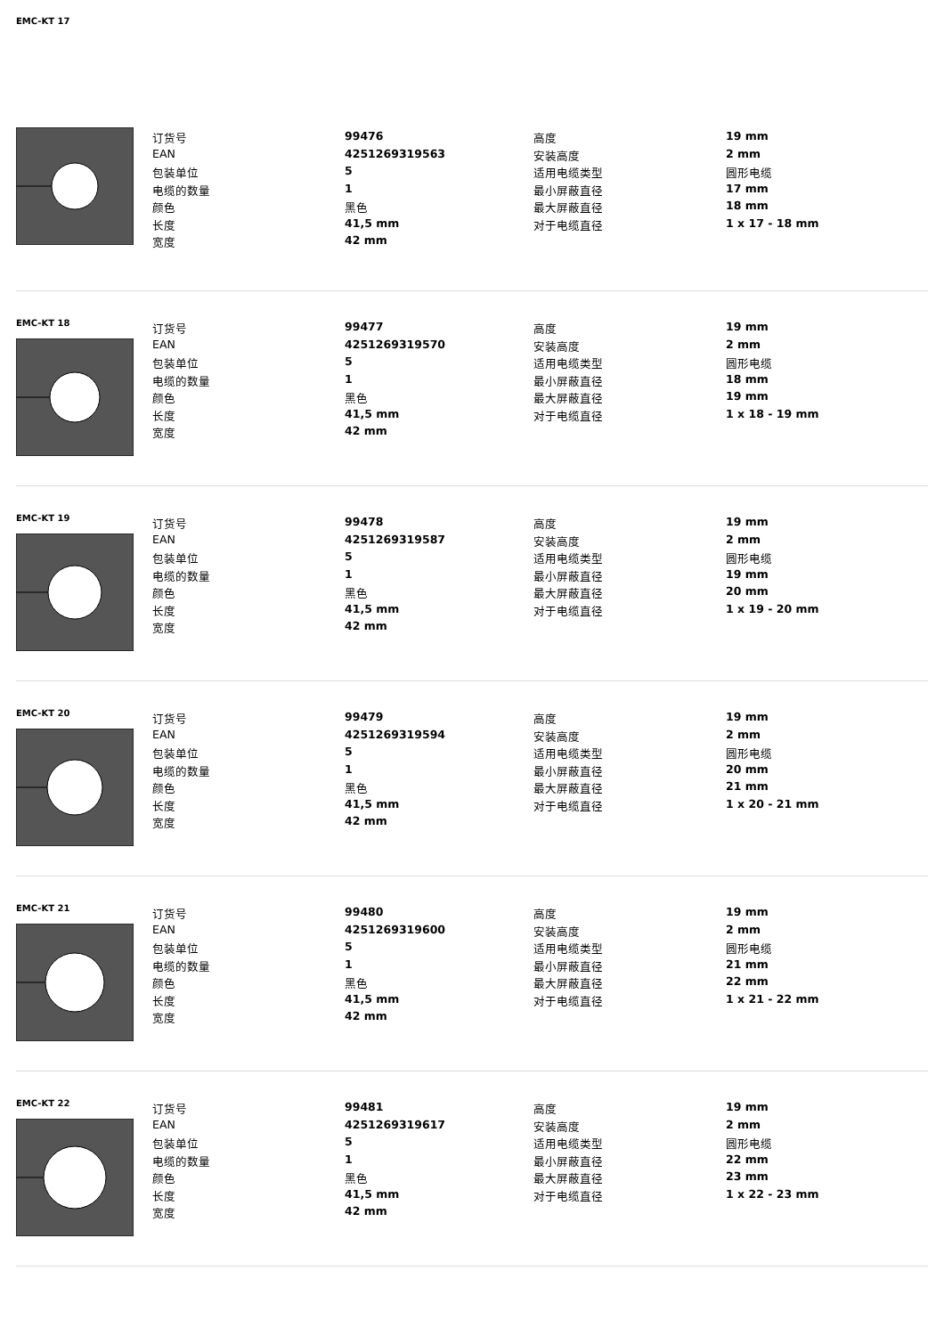EMC-KT 17
| 订货号 | 99476 | 高度 | 19 mm |
| EAN | 4251269319563 | 安装高度 | 2 mm |
| 包装单位 | 5 | 适用电缆类型 | 圆形电缆 |
| 电缆的数量 | 1 | 最小屏蔽直径 | 17 mm |
| 颜色 | 黑色 | 最大屏蔽直径 | 18 mm |
| 长度 | 41,5 mm | 对于电缆直径 | 1 x 17 - 18 mm |
| 宽度 | 42 mm | | |
EMC-KT 18
| 订货号 | 99477 | 高度 | 19 mm |
| EAN | 4251269319570 | 安装高度 | 2 mm |
| 包装单位 | 5 | 适用电缆类型 | 圆形电缆 |
| 电缆的数量 | 1 | 最小屏蔽直径 | 18 mm |
| 颜色 | 黑色 | 最大屏蔽直径 | 19 mm |
| 长度 | 41,5 mm | 对于电缆直径 | 1 x 18 - 19 mm |
| 宽度 | 42 mm | | |
EMC-KT 19
| 订货号 | 99478 | 高度 | 19 mm |
| EAN | 4251269319587 | 安装高度 | 2 mm |
| 包装单位 | 5 | 适用电缆类型 | 圆形电缆 |
| 电缆的数量 | 1 | 最小屏蔽直径 | 19 mm |
| 颜色 | 黑色 | 最大屏蔽直径 | 20 mm |
| 长度 | 41,5 mm | 对于电缆直径 | 1 x 19 - 20 mm |
| 宽度 | 42 mm | | |
EMC-KT 20
| 订货号 | 99479 | 高度 | 19 mm |
| EAN | 4251269319594 | 安装高度 | 2 mm |
| 包装单位 | 5 | 适用电缆类型 | 圆形电缆 |
| 电缆的数量 | 1 | 最小屏蔽直径 | 20 mm |
| 颜色 | 黑色 | 最大屏蔽直径 | 21 mm |
| 长度 | 41,5 mm | 对于电缆直径 | 1 x 20 - 21 mm |
| 宽度 | 42 mm | | |
EMC-KT 21
| 订货号 | 99480 | 高度 | 19 mm |
| EAN | 4251269319600 | 安装高度 | 2 mm |
| 包装单位 | 5 | 适用电缆类型 | 圆形电缆 |
| 电缆的数量 | 1 | 最小屏蔽直径 | 21 mm |
| 颜色 | 黑色 | 最大屏蔽直径 | 22 mm |
| 长度 | 41,5 mm | 对于电缆直径 | 1 x 21 - 22 mm |
| 宽度 | 42 mm | | |
EMC-KT 22
| 订货号 | 99481 | 高度 | 19 mm |
| EAN | 4251269319617 | 安装高度 | 2 mm |
| 包装单位 | 5 | 适用电缆类型 | 圆形电缆 |
| 电缆的数量 | 1 | 最小屏蔽直径 | 22 mm |
| 颜色 | 黑色 | 最大屏蔽直径 | 23 mm |
| 长度 | 41,5 mm | 对于电缆直径 | 1 x 22 - 23 mm |
| 宽度 | 42 mm | | |